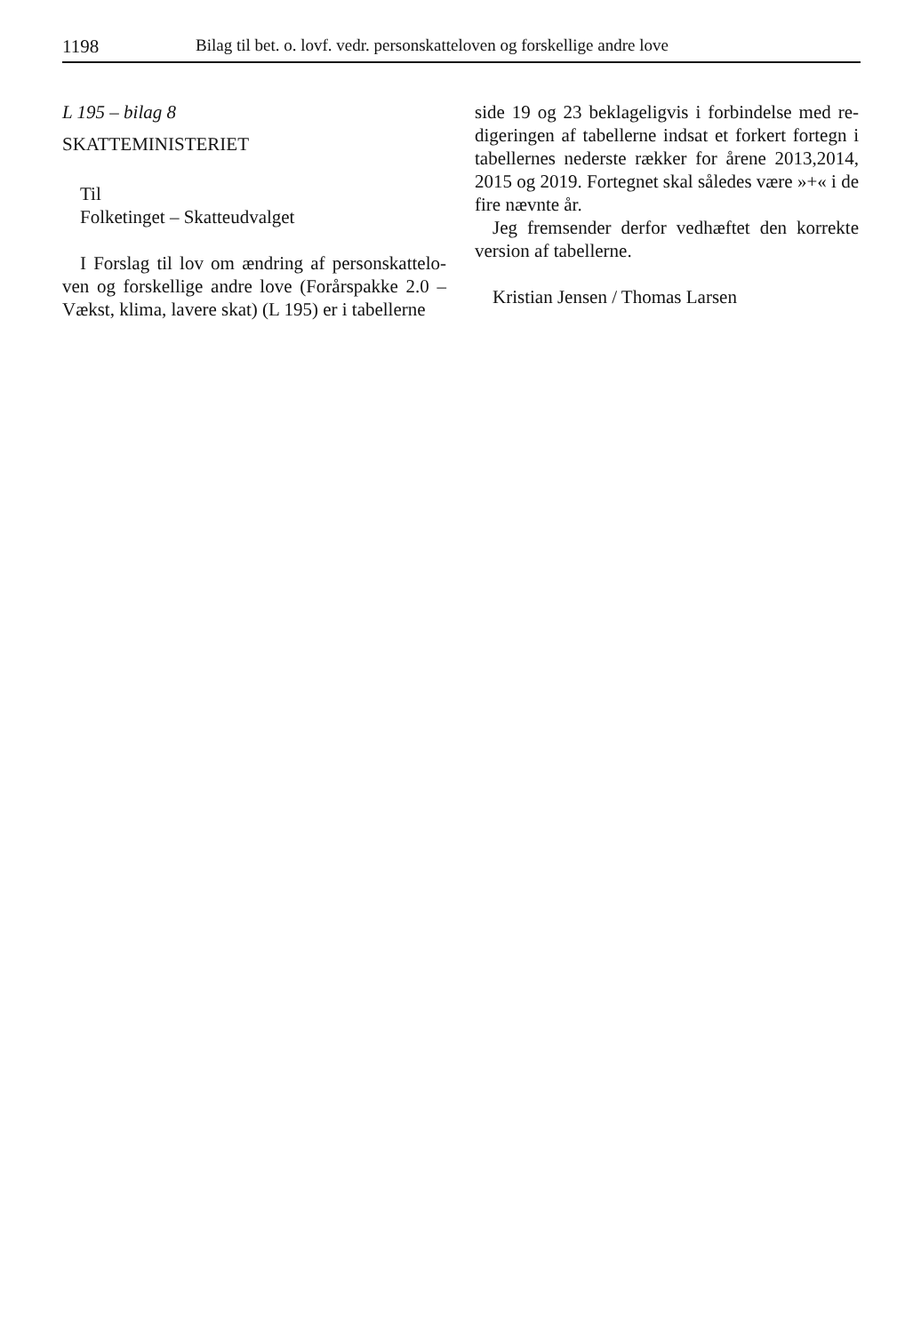1198 Bilag til bet. o. lovf. vedr. personskatteloven og forskellige andre love
L 195 – bilag 8
SKATTEMINISTERIET
Til
Folketinget – Skatteudvalget
I Forslag til lov om ændring af personskattelo­ven og forskellige andre love (Forårspakke 2.0 – Vækst, klima, lavere skat) (L 195) er i tabellerne
side 19 og 23 beklageligvis i forbindelse med re­digeringen af tabellerne indsat et forkert fortegn i tabellernes nederste rækker for årene 2013,2014, 2015 og 2019. Fortegnet skal således være »+« i de fire nævnte år.
Jeg fremsender derfor vedhæftet den korrekte version af tabellerne.
Kristian Jensen / Thomas Larsen